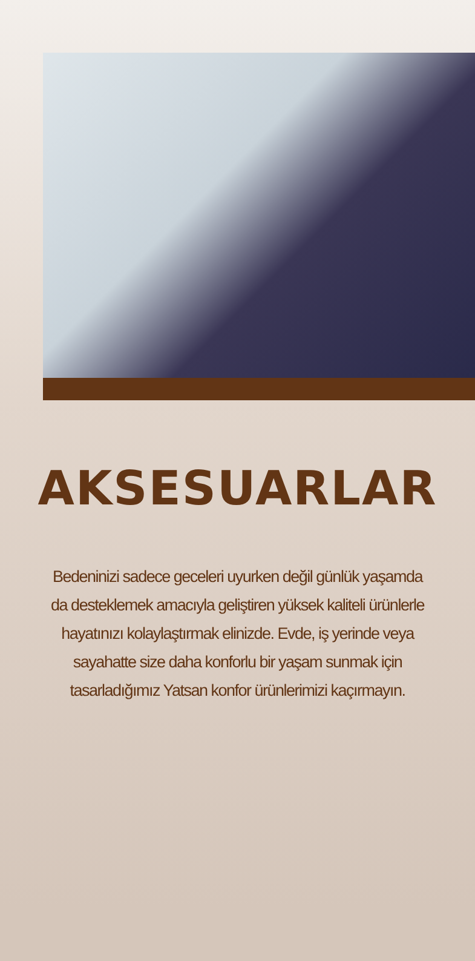AKSESUARLAR
Bedeninizi sadece geceleri uyurken değil günlük yaşamda da desteklemek amacıyla geliştiren yüksek kaliteli ürünlerle hayatınızı kolaylaştırmak elinizde. Evde, iş yerinde veya sayahatte size daha konforlu bir yaşam sunmak için tasarladığımız Yatsan konfor ürünlerimizi kaçırmayın.